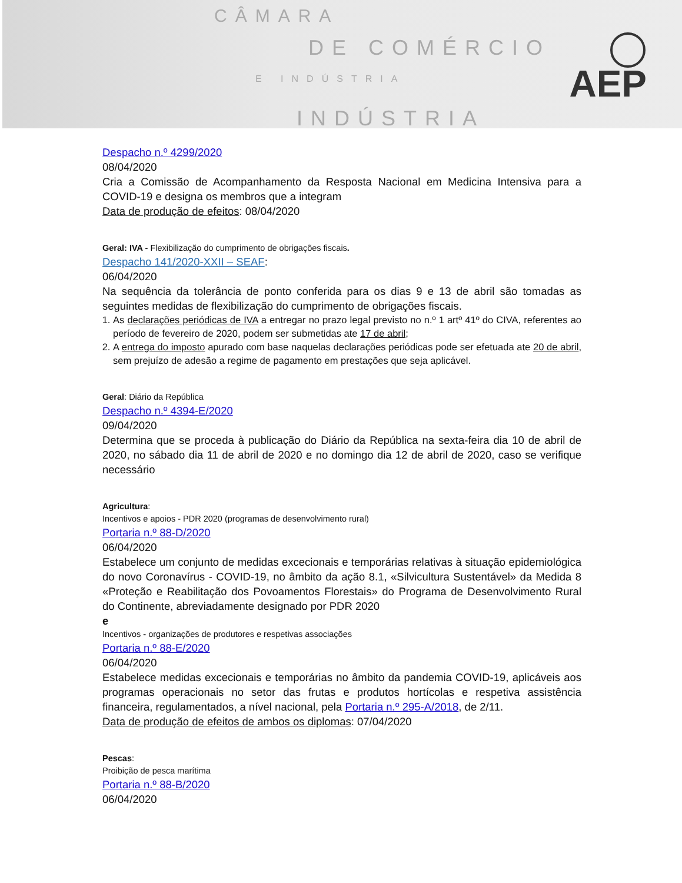CÂMARA
DE COMÉRCIO
E INDÚSTRIA
INDÚSTRIA
AEP
Despacho n.º 4299/2020
08/04/2020
Cria a Comissão de Acompanhamento da Resposta Nacional em Medicina Intensiva para a COVID-19 e designa os membros que a integram
Data de produção de efeitos: 08/04/2020
Geral: IVA - Flexibilização do cumprimento de obrigações fiscais.
Despacho 141/2020-XXII – SEAF:
06/04/2020
Na sequência da tolerância de ponto conferida para os dias 9 e 13 de abril são tomadas as seguintes medidas de flexibilização do cumprimento de obrigações fiscais.
1. As declarações periódicas de IVA a entregar no prazo legal previsto no n.º 1 artº 41º do CIVA, referentes ao período de fevereiro de 2020, podem ser submetidas ate 17 de abril;
2. A entrega do imposto apurado com base naquelas declarações periódicas pode ser efetuada ate 20 de abril, sem prejuízo de adesão a regime de pagamento em prestações que seja aplicável.
Geral: Diário da República
Despacho n.º 4394-E/2020
09/04/2020
Determina que se proceda à publicação do Diário da República na sexta-feira dia 10 de abril de 2020, no sábado dia 11 de abril de 2020 e no domingo dia 12 de abril de 2020, caso se verifique necessário
Agricultura:
Incentivos e apoios - PDR 2020 (programas de desenvolvimento rural)
Portaria n.º 88-D/2020
06/04/2020
Estabelece um conjunto de medidas excecionais e temporárias relativas à situação epidemiológica do novo Coronavírus - COVID-19, no âmbito da ação 8.1, «Silvicultura Sustentável» da Medida 8 «Proteção e Reabilitação dos Povoamentos Florestais» do Programa de Desenvolvimento Rural do Continente, abreviadamente designado por PDR 2020
e
Incentivos - organizações de produtores e respetivas associações
Portaria n.º 88-E/2020
06/04/2020
Estabelece medidas excecionais e temporárias no âmbito da pandemia COVID-19, aplicáveis aos programas operacionais no setor das frutas e produtos hortícolas e respetiva assistência financeira, regulamentados, a nível nacional, pela Portaria n.º 295-A/2018, de 2/11.
Data de produção de efeitos de ambos os diplomas: 07/04/2020
Pescas:
Proibição de pesca marítima
Portaria n.º 88-B/2020
06/04/2020